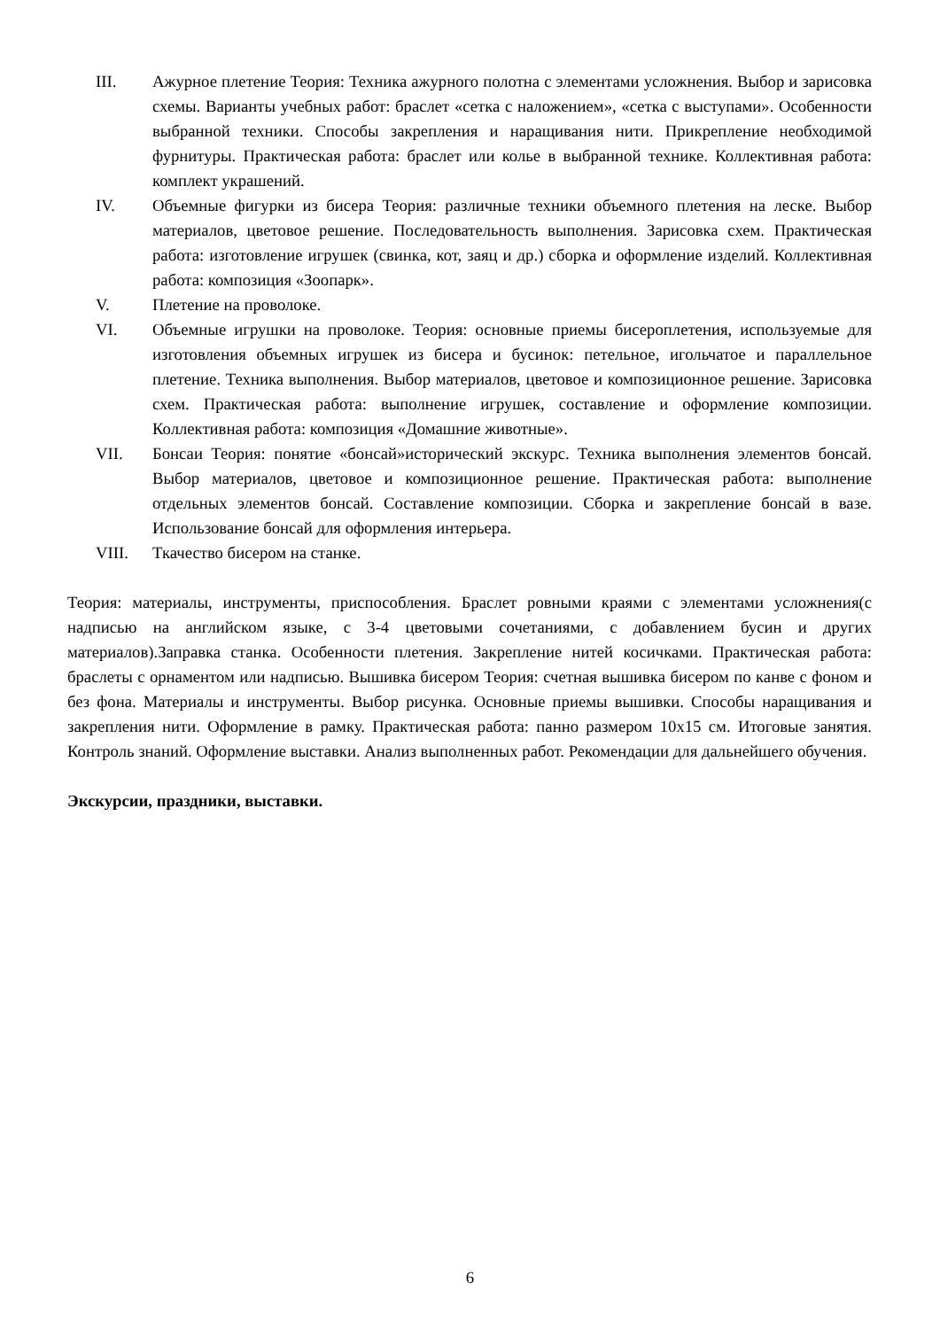III. Ажурное плетение Теория: Техника ажурного полотна с элементами усложнения. Выбор и зарисовка схемы. Варианты учебных работ: браслет «сетка с наложением», «сетка с выступами». Особенности выбранной техники. Способы закрепления и наращивания нити. Прикрепление необходимой фурнитуры. Практическая работа: браслет или колье в выбранной технике. Коллективная работа: комплект украшений.
IV. Объемные фигурки из бисера Теория: различные техники объемного плетения на леске. Выбор материалов, цветовое решение. Последовательность выполнения. Зарисовка схем. Практическая работа: изготовление игрушек (свинка, кот, заяц и др.) сборка и оформление изделий. Коллективная работа: композиция «Зоопарк».
V. Плетение на проволоке.
VI. Объемные игрушки на проволоке. Теория: основные приемы бисероплетения, используемые для изготовления объемных игрушек из бисера и бусинок: петельное, игольчатое и параллельное плетение. Техника выполнения. Выбор материалов, цветовое и композиционное решение. Зарисовка схем. Практическая работа: выполнение игрушек, составление и оформление композиции. Коллективная работа: композиция «Домашние животные».
VII. Бонсаи Теория: понятие «бонсай»исторический экскурс. Техника выполнения элементов бонсай. Выбор материалов, цветовое и композиционное решение. Практическая работа: выполнение отдельных элементов бонсай. Составление композиции. Сборка и закрепление бонсай в вазе. Использование бонсай для оформления интерьера.
VIII. Ткачество бисером на станке.
Теория: материалы, инструменты, приспособления. Браслет ровными краями с элементами усложнения(с надписью на английском языке, с 3-4 цветовыми сочетаниями, с добавлением бусин и других материалов).Заправка станка. Особенности плетения. Закрепление нитей косичками. Практическая работа: браслеты с орнаментом или надписью. Вышивка бисером Теория: счетная вышивка бисером по канве с фоном и без фона. Материалы и инструменты. Выбор рисунка. Основные приемы вышивки. Способы наращивания и закрепления нити. Оформление в рамку. Практическая работа: панно размером 10х15 см. Итоговые занятия. Контроль знаний. Оформление выставки. Анализ выполненных работ. Рекомендации для дальнейшего обучения.
Экскурсии, праздники, выставки.
6